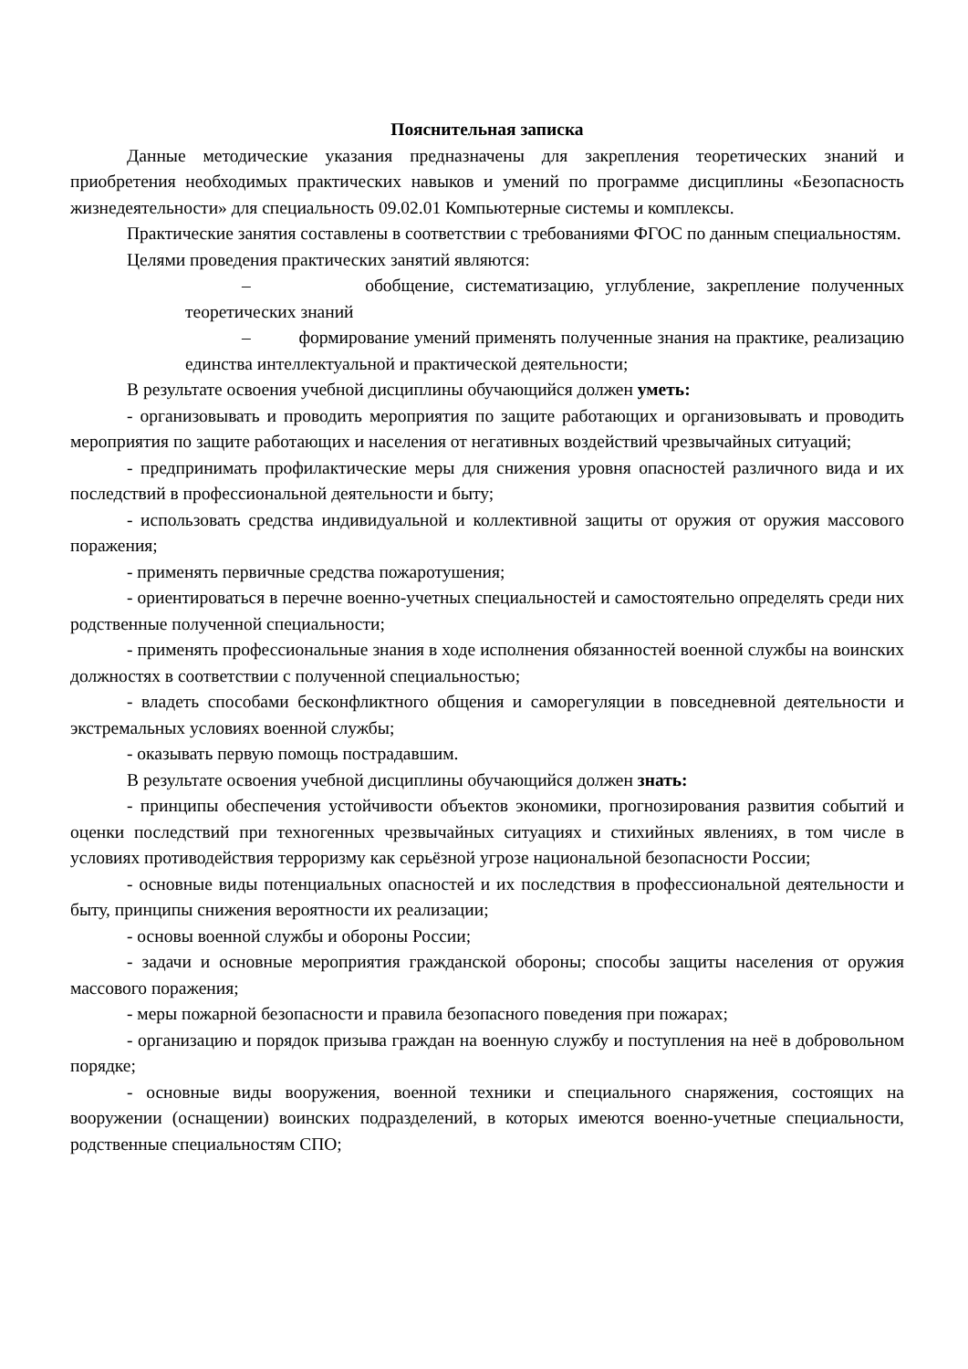Пояснительная записка
Данные методические указания предназначены для закрепления теоретических знаний и приобретения необходимых практических навыков и умений по программе дисциплины «Безопасность жизнедеятельности» для специальность 09.02.01 Компьютерные системы и комплексы.
Практические занятия составлены в соответствии с требованиями ФГОС по данным специальностям.
Целями проведения практических занятий являются:
– обобщение, систематизацию, углубление, закрепление полученных теоретических знаний
– формирование умений применять полученные знания на практике, реализацию единства интеллектуальной и практической деятельности;
В результате освоения учебной дисциплины обучающийся должен уметь:
- организовывать и проводить мероприятия по защите работающих и организовывать и проводить мероприятия по защите работающих и населения от негативных воздействий чрезвычайных ситуаций;
- предпринимать профилактические меры для снижения уровня опасностей различного вида и их последствий в профессиональной деятельности и быту;
- использовать средства индивидуальной и коллективной защиты от оружия от оружия массового поражения;
- применять первичные средства пожаротушения;
- ориентироваться в перечне военно-учетных специальностей и самостоятельно определять среди них родственные полученной специальности;
- применять профессиональные знания в ходе исполнения обязанностей военной службы на воинских должностях в соответствии с полученной специальностью;
- владеть способами бесконфликтного общения и саморегуляции в повседневной деятельности и экстремальных условиях военной службы;
- оказывать первую помощь пострадавшим.
В результате освоения учебной дисциплины обучающийся должен знать:
- принципы обеспечения устойчивости объектов экономики, прогнозирования развития событий и оценки последствий при техногенных чрезвычайных ситуациях и стихийных явлениях, в том числе в условиях противодействия терроризму как серьёзной угрозе национальной безопасности России;
- основные виды потенциальных опасностей и их последствия в профессиональной деятельности и быту, принципы снижения вероятности их реализации;
- основы военной службы и обороны России;
- задачи и основные мероприятия гражданской обороны; способы защиты населения от оружия массового поражения;
- меры пожарной безопасности и правила безопасного поведения при пожарах;
- организацию и порядок призыва граждан на военную службу и поступления на неё в добровольном порядке;
- основные виды вооружения, военной техники и специального снаряжения, состоящих на вооружении (оснащении) воинских подразделений, в которых имеются военно-учетные специальности, родственные специальностям СПО;